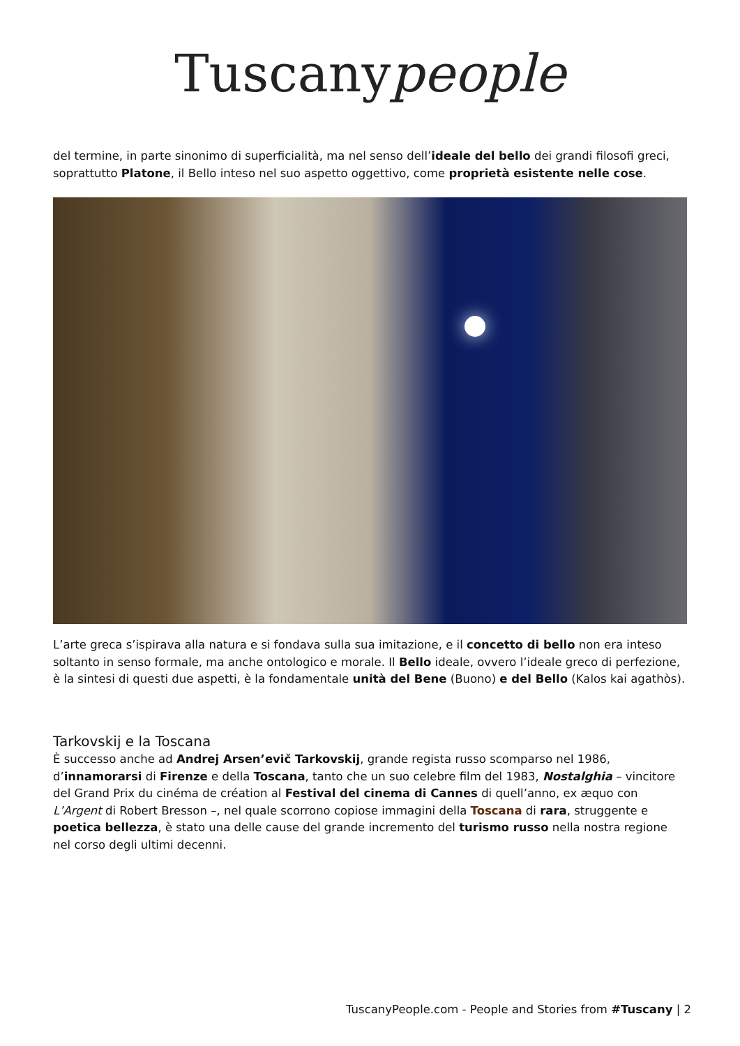Tuscanypeople
del termine, in parte sinonimo di superficialità, ma nel senso dell’ideale del bello dei grandi filosofi greci, soprattutto Platone, il Bello inteso nel suo aspetto oggettivo, come proprietà esistente nelle cose.
L’arte greca s’ispirava alla natura e si fondava sulla sua imitazione, e il concetto di bello non era inteso soltanto in senso formale, ma anche ontologico e morale. Il Bello ideale, ovvero l’ideale greco di perfezione, è la sintesi di questi due aspetti, è la fondamentale unità del Bene (Buono) e del Bello (Kalos kai agathòs).
Tarkovskij e la Toscana
È successo anche ad Andrej Arsen’evič Tarkovskij, grande regista russo scomparso nel 1986, d’innamorarsi di Firenze e della Toscana, tanto che un suo celebre film del 1983, Nostalghia – vincitore del Grand Prix du cinéma de création al Festival del cinema di Cannes di quell’anno, ex æquo con L’Argent di Robert Bresson –, nel quale scorrono copiose immagini della Toscana di rara, struggente e poetica bellezza, è stato una delle cause del grande incremento del turismo russo nella nostra regione nel corso degli ultimi decenni.
TuscanyPeople.com - People and Stories from #Tuscany | 2